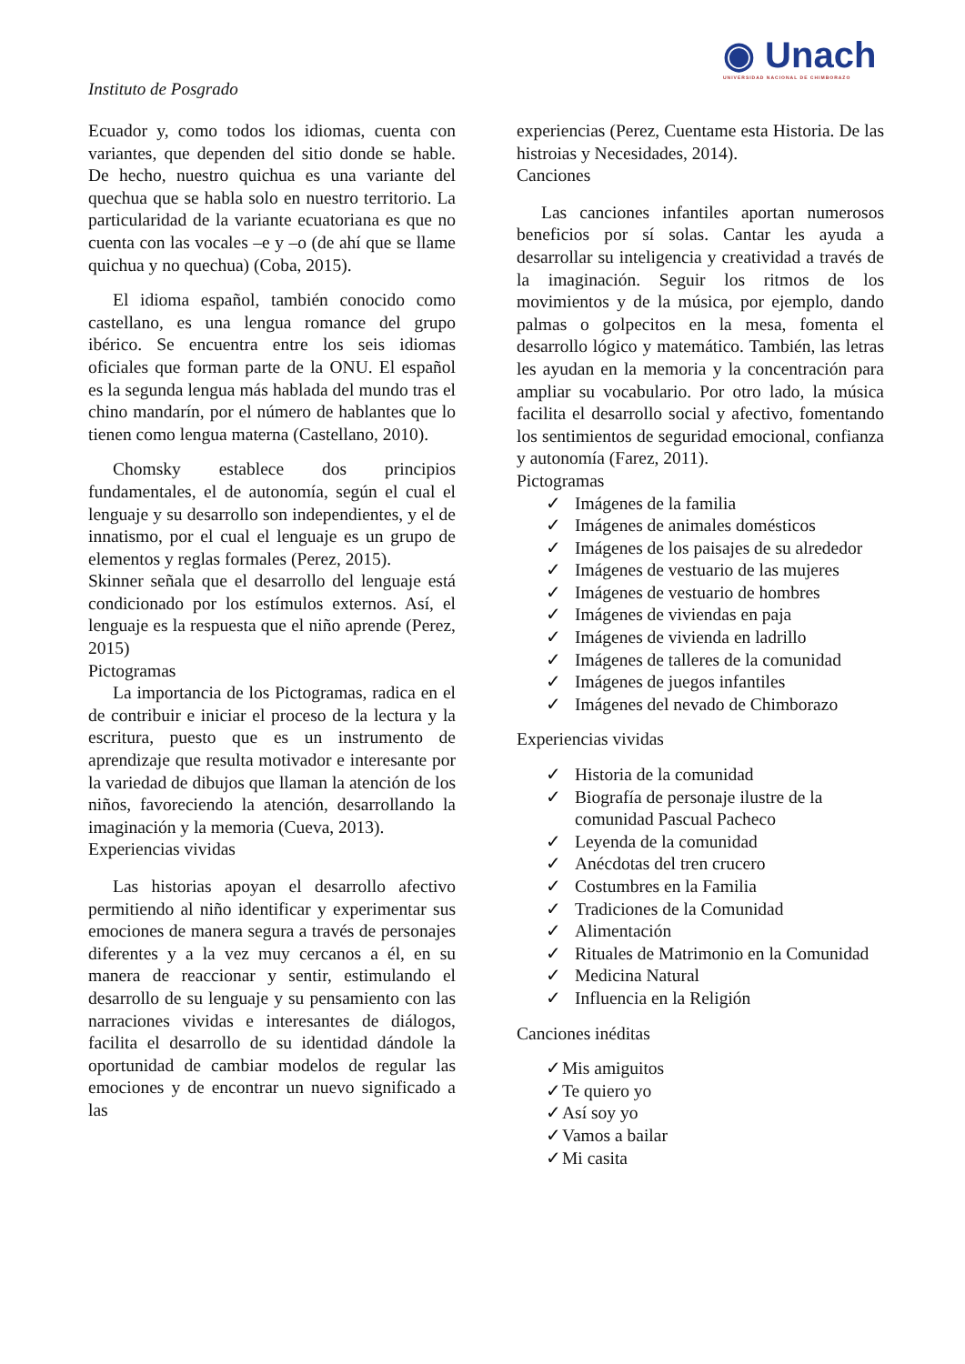◉ Unach
UNIVERSIDAD NACIONAL DE CHIMBORAZO
Instituto de Posgrado
Ecuador y, como todos los idiomas, cuenta con variantes, que dependen del sitio donde se hable. De hecho, nuestro quichua es una variante del quechua que se habla solo en nuestro territorio. La particularidad de la variante ecuatoriana es que no cuenta con las vocales –e y –o (de ahí que se llame quichua y no quechua) (Coba, 2015).
El idioma español, también conocido como castellano, es una lengua romance del grupo ibérico. Se encuentra entre los seis idiomas oficiales que forman parte de la ONU. El español es la segunda lengua más hablada del mundo tras el chino mandarín, por el número de hablantes que lo tienen como lengua materna (Castellano, 2010).
Chomsky establece dos principios fundamentales, el de autonomía, según el cual el lenguaje y su desarrollo son independientes, y el de innatismo, por el cual el lenguaje es un grupo de elementos y reglas formales (Perez, 2015).
Skinner señala que el desarrollo del lenguaje está condicionado por los estímulos externos. Así, el lenguaje es la respuesta que el niño aprende (Perez, 2015)
Pictogramas
La importancia de los Pictogramas, radica en el de contribuir e iniciar el proceso de la lectura y la escritura, puesto que es un instrumento de aprendizaje que resulta motivador e interesante por la variedad de dibujos que llaman la atención de los niños, favoreciendo la atención, desarrollando la imaginación y la memoria (Cueva, 2013).
Experiencias vividas
Las historias apoyan el desarrollo afectivo permitiendo al niño identificar y experimentar sus emociones de manera segura a través de personajes diferentes y a la vez muy cercanos a él, en su manera de reaccionar y sentir, estimulando el desarrollo de su lenguaje y su pensamiento con las narraciones vividas e interesantes de diálogos, facilita el desarrollo de su identidad dándole la oportunidad de cambiar modelos de regular las emociones y de encontrar un nuevo significado a las
experiencias (Perez, Cuentame esta Historia. De las histroias y Necesidades, 2014).
Canciones
Las canciones infantiles aportan numerosos beneficios por sí solas. Cantar les ayuda a desarrollar su inteligencia y creatividad a través de la imaginación. Seguir los ritmos de los movimientos y de la música, por ejemplo, dando palmas o golpecitos en la mesa, fomenta el desarrollo lógico y matemático. También, las letras les ayudan en la memoria y la concentración para ampliar su vocabulario. Por otro lado, la música facilita el desarrollo social y afectivo, fomentando los sentimientos de seguridad emocional, confianza y autonomía (Farez, 2011).
Pictogramas
✓ Imágenes de la familia
✓ Imágenes de animales domésticos
✓ Imágenes de los paisajes de su alrededor
✓ Imágenes de vestuario de las mujeres
✓ Imágenes de vestuario de hombres
✓ Imágenes de viviendas en paja
✓ Imágenes de vivienda en ladrillo
✓ Imágenes de talleres de la comunidad
✓ Imágenes de juegos infantiles
✓ Imágenes del nevado de Chimborazo
Experiencias vividas
✓ Historia de la comunidad
✓ Biografía de personaje ilustre de la comunidad Pascual Pacheco
✓ Leyenda de la comunidad
✓ Anécdotas del tren crucero
✓ Costumbres en la Familia
✓ Tradiciones de la Comunidad
✓ Alimentación
✓ Rituales de Matrimonio en la Comunidad
✓ Medicina Natural
✓ Influencia en la Religión
Canciones inéditas
✓ Mis amiguitos
✓ Te quiero yo
✓ Así soy yo
✓ Vamos a bailar
✓ Mi casita